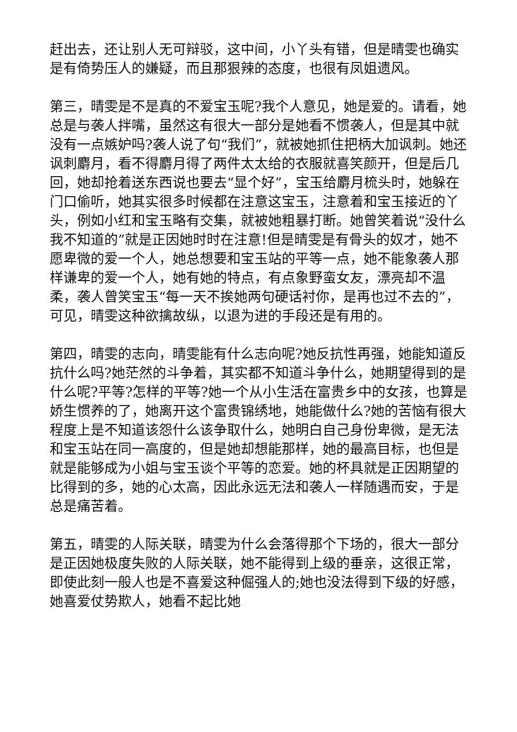赶出去，还让别人无可辩驳，这中间，小丫头有错，但是晴雯也确实是有倚势压人的嫌疑，而且那狠辣的态度，也很有凤姐遗风。
第三，晴雯是不是真的不爱宝玉呢?我个人意见，她是爱的。请看，她总是与袭人拌嘴，虽然这有很大一部分是她看不惯袭人，但是其中就没有一点嫉妒吗?袭人说了句“我们”，就被她抓住把柄大加讽刺。她还讽刺麝月，看不得麝月得了两件太太给的衣服就喜笑颜开，但是后几回，她却抢着送东西说也要去“显个好”，宝玉给麝月梳头时，她躲在门口偷听，她其实很多时候都在注意这宝玉，注意着和宝玉接近的丫头，例如小红和宝玉略有交集，就被她粗暴打断。她曾笑着说“没什么我不知道的”就是正因她时时在注意!但是晴雯是有骨头的奴才，她不愿卑微的爱一个人，她总想要和宝玉站的平等一点，她不能象袭人那样谦卑的爱一个人，她有她的特点，有点象野蛮女友，漂亮却不温柔，袭人曾笑宝玉“每一天不挨她两句硬话衬你，是再也过不去的”，可见，晴雯这种欲擒故纵，以退为进的手段还是有用的。
第四，晴雯的志向，晴雯能有什么志向呢?她反抗性再强，她能知道反抗什么吗?她茫然的斗争着，其实都不知道斗争什么，她期望得到的是什么呢?平等?怎样的平等?她一个从小生活在富贵乡中的女孩，也算是娇生惯养的了，她离开这个富贵锦绣地，她能做什么?她的苦恼有很大程度上是不知道该怨什么该争取什么，她明白自己身份卑微，是无法和宝玉站在同一高度的，但是她却想能那样，她的最高目标，也但是就是能够成为小姐与宝玉谈个平等的恋爱。她的杯具就是正因期望的比得到的多，她的心太高，因此永远无法和袭人一样随遇而安，于是总是痛苦着。
第五，晴雯的人际关联，晴雯为什么会落得那个下场的，很大一部分是正因她极度失败的人际关联，她不能得到上级的垂亲，这很正常，即使此刻一般人也是不喜爱这种倔强人的;她也没法得到下级的好感，她喜爱仗势欺人，她看不起比她